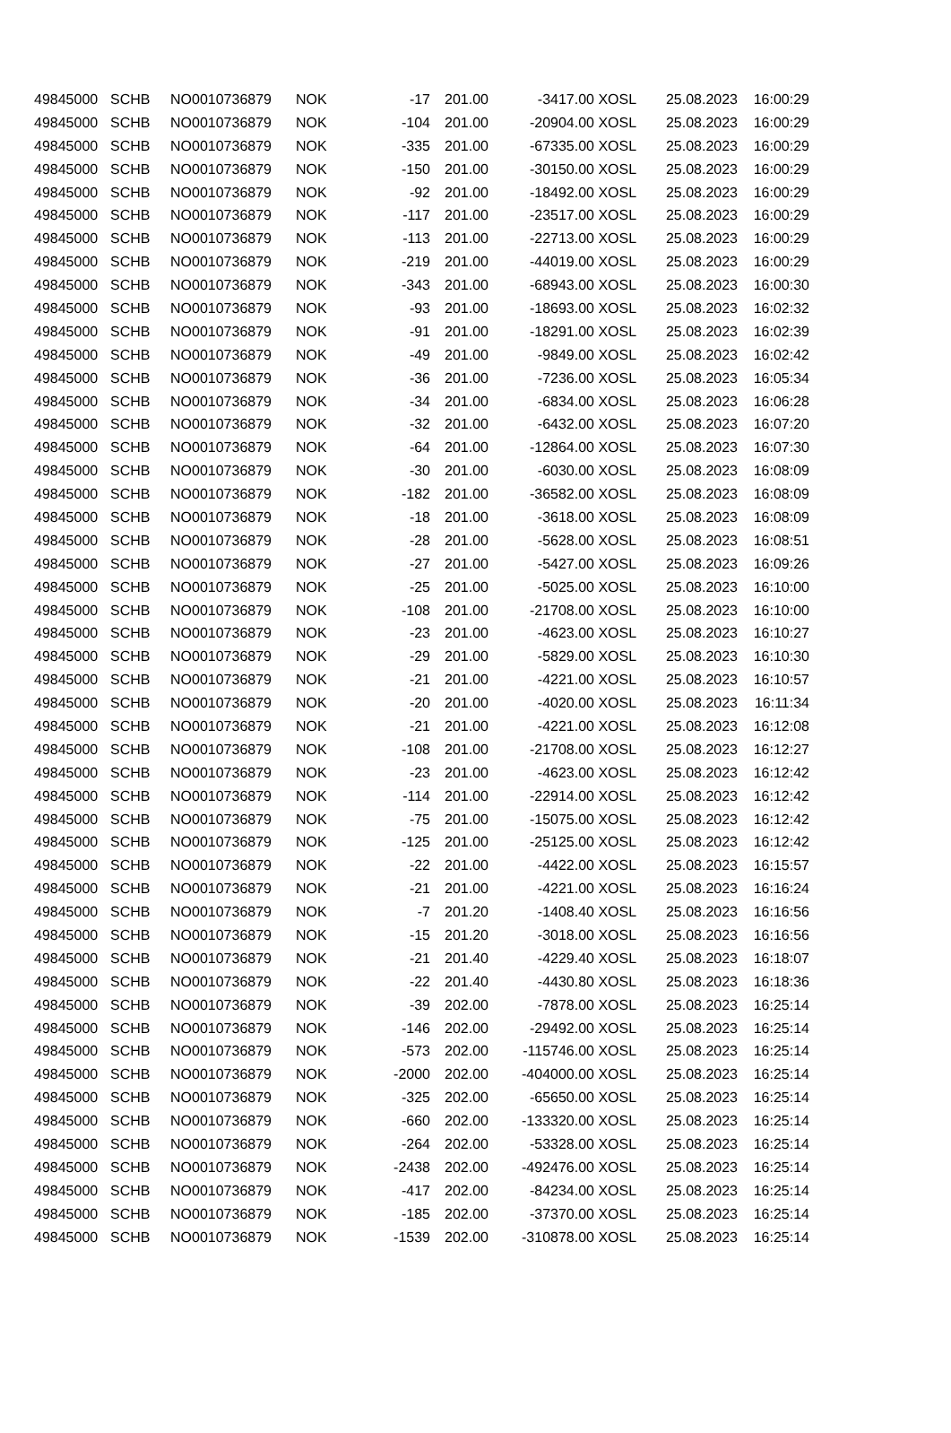| 49845000 | SCHB | NO0010736879 | NOK | -17 | 201.00 | -3417.00 | XOSL | 25.08.2023 | 16:00:29 |
| 49845000 | SCHB | NO0010736879 | NOK | -104 | 201.00 | -20904.00 | XOSL | 25.08.2023 | 16:00:29 |
| 49845000 | SCHB | NO0010736879 | NOK | -335 | 201.00 | -67335.00 | XOSL | 25.08.2023 | 16:00:29 |
| 49845000 | SCHB | NO0010736879 | NOK | -150 | 201.00 | -30150.00 | XOSL | 25.08.2023 | 16:00:29 |
| 49845000 | SCHB | NO0010736879 | NOK | -92 | 201.00 | -18492.00 | XOSL | 25.08.2023 | 16:00:29 |
| 49845000 | SCHB | NO0010736879 | NOK | -117 | 201.00 | -23517.00 | XOSL | 25.08.2023 | 16:00:29 |
| 49845000 | SCHB | NO0010736879 | NOK | -113 | 201.00 | -22713.00 | XOSL | 25.08.2023 | 16:00:29 |
| 49845000 | SCHB | NO0010736879 | NOK | -219 | 201.00 | -44019.00 | XOSL | 25.08.2023 | 16:00:29 |
| 49845000 | SCHB | NO0010736879 | NOK | -343 | 201.00 | -68943.00 | XOSL | 25.08.2023 | 16:00:30 |
| 49845000 | SCHB | NO0010736879 | NOK | -93 | 201.00 | -18693.00 | XOSL | 25.08.2023 | 16:02:32 |
| 49845000 | SCHB | NO0010736879 | NOK | -91 | 201.00 | -18291.00 | XOSL | 25.08.2023 | 16:02:39 |
| 49845000 | SCHB | NO0010736879 | NOK | -49 | 201.00 | -9849.00 | XOSL | 25.08.2023 | 16:02:42 |
| 49845000 | SCHB | NO0010736879 | NOK | -36 | 201.00 | -7236.00 | XOSL | 25.08.2023 | 16:05:34 |
| 49845000 | SCHB | NO0010736879 | NOK | -34 | 201.00 | -6834.00 | XOSL | 25.08.2023 | 16:06:28 |
| 49845000 | SCHB | NO0010736879 | NOK | -32 | 201.00 | -6432.00 | XOSL | 25.08.2023 | 16:07:20 |
| 49845000 | SCHB | NO0010736879 | NOK | -64 | 201.00 | -12864.00 | XOSL | 25.08.2023 | 16:07:30 |
| 49845000 | SCHB | NO0010736879 | NOK | -30 | 201.00 | -6030.00 | XOSL | 25.08.2023 | 16:08:09 |
| 49845000 | SCHB | NO0010736879 | NOK | -182 | 201.00 | -36582.00 | XOSL | 25.08.2023 | 16:08:09 |
| 49845000 | SCHB | NO0010736879 | NOK | -18 | 201.00 | -3618.00 | XOSL | 25.08.2023 | 16:08:09 |
| 49845000 | SCHB | NO0010736879 | NOK | -28 | 201.00 | -5628.00 | XOSL | 25.08.2023 | 16:08:51 |
| 49845000 | SCHB | NO0010736879 | NOK | -27 | 201.00 | -5427.00 | XOSL | 25.08.2023 | 16:09:26 |
| 49845000 | SCHB | NO0010736879 | NOK | -25 | 201.00 | -5025.00 | XOSL | 25.08.2023 | 16:10:00 |
| 49845000 | SCHB | NO0010736879 | NOK | -108 | 201.00 | -21708.00 | XOSL | 25.08.2023 | 16:10:00 |
| 49845000 | SCHB | NO0010736879 | NOK | -23 | 201.00 | -4623.00 | XOSL | 25.08.2023 | 16:10:27 |
| 49845000 | SCHB | NO0010736879 | NOK | -29 | 201.00 | -5829.00 | XOSL | 25.08.2023 | 16:10:30 |
| 49845000 | SCHB | NO0010736879 | NOK | -21 | 201.00 | -4221.00 | XOSL | 25.08.2023 | 16:10:57 |
| 49845000 | SCHB | NO0010736879 | NOK | -20 | 201.00 | -4020.00 | XOSL | 25.08.2023 | 16:11:34 |
| 49845000 | SCHB | NO0010736879 | NOK | -21 | 201.00 | -4221.00 | XOSL | 25.08.2023 | 16:12:08 |
| 49845000 | SCHB | NO0010736879 | NOK | -108 | 201.00 | -21708.00 | XOSL | 25.08.2023 | 16:12:27 |
| 49845000 | SCHB | NO0010736879 | NOK | -23 | 201.00 | -4623.00 | XOSL | 25.08.2023 | 16:12:42 |
| 49845000 | SCHB | NO0010736879 | NOK | -114 | 201.00 | -22914.00 | XOSL | 25.08.2023 | 16:12:42 |
| 49845000 | SCHB | NO0010736879 | NOK | -75 | 201.00 | -15075.00 | XOSL | 25.08.2023 | 16:12:42 |
| 49845000 | SCHB | NO0010736879 | NOK | -125 | 201.00 | -25125.00 | XOSL | 25.08.2023 | 16:12:42 |
| 49845000 | SCHB | NO0010736879 | NOK | -22 | 201.00 | -4422.00 | XOSL | 25.08.2023 | 16:15:57 |
| 49845000 | SCHB | NO0010736879 | NOK | -21 | 201.00 | -4221.00 | XOSL | 25.08.2023 | 16:16:24 |
| 49845000 | SCHB | NO0010736879 | NOK | -7 | 201.20 | -1408.40 | XOSL | 25.08.2023 | 16:16:56 |
| 49845000 | SCHB | NO0010736879 | NOK | -15 | 201.20 | -3018.00 | XOSL | 25.08.2023 | 16:16:56 |
| 49845000 | SCHB | NO0010736879 | NOK | -21 | 201.40 | -4229.40 | XOSL | 25.08.2023 | 16:18:07 |
| 49845000 | SCHB | NO0010736879 | NOK | -22 | 201.40 | -4430.80 | XOSL | 25.08.2023 | 16:18:36 |
| 49845000 | SCHB | NO0010736879 | NOK | -39 | 202.00 | -7878.00 | XOSL | 25.08.2023 | 16:25:14 |
| 49845000 | SCHB | NO0010736879 | NOK | -146 | 202.00 | -29492.00 | XOSL | 25.08.2023 | 16:25:14 |
| 49845000 | SCHB | NO0010736879 | NOK | -573 | 202.00 | -115746.00 | XOSL | 25.08.2023 | 16:25:14 |
| 49845000 | SCHB | NO0010736879 | NOK | -2000 | 202.00 | -404000.00 | XOSL | 25.08.2023 | 16:25:14 |
| 49845000 | SCHB | NO0010736879 | NOK | -325 | 202.00 | -65650.00 | XOSL | 25.08.2023 | 16:25:14 |
| 49845000 | SCHB | NO0010736879 | NOK | -660 | 202.00 | -133320.00 | XOSL | 25.08.2023 | 16:25:14 |
| 49845000 | SCHB | NO0010736879 | NOK | -264 | 202.00 | -53328.00 | XOSL | 25.08.2023 | 16:25:14 |
| 49845000 | SCHB | NO0010736879 | NOK | -2438 | 202.00 | -492476.00 | XOSL | 25.08.2023 | 16:25:14 |
| 49845000 | SCHB | NO0010736879 | NOK | -417 | 202.00 | -84234.00 | XOSL | 25.08.2023 | 16:25:14 |
| 49845000 | SCHB | NO0010736879 | NOK | -185 | 202.00 | -37370.00 | XOSL | 25.08.2023 | 16:25:14 |
| 49845000 | SCHB | NO0010736879 | NOK | -1539 | 202.00 | -310878.00 | XOSL | 25.08.2023 | 16:25:14 |